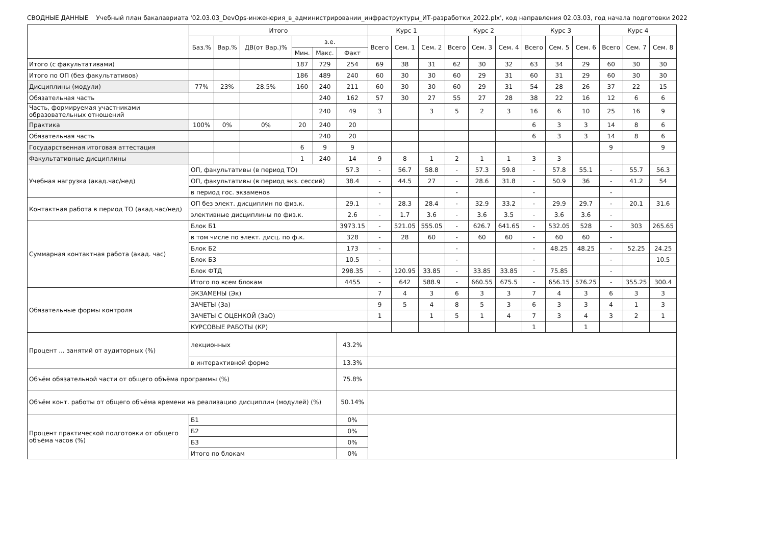СВОДНЫЕ ДАННЫЕ Учебный план бакалавриата '02.03.03_DevOps-инженерия_в_администрировании_инфраструктуры_ИТ-разработки_2022.plx', код направления 02.03.03, год начала подготовки 2022
| | Итого | | | | | | Курс 1 | | | Курс 2 | | | Курс 3 | | | Курс 4 | | |
| --- | --- | --- | --- | --- | --- | --- | --- | --- | --- | --- | --- | --- | --- | --- | --- | --- | --- | --- |
| | Баз.% | Вар.% | ДВ(от Вар.)% | з.е. | | | Всего | Сем. 1 | Сем. 2 | Всего | Сем. 3 | Сем. 4 | Всего | Сем. 5 | Сем. 6 | Всего | Сем. 7 | Сем. 8 |
| | | | | Мин. | Макс. | Факт | | | | | | | | | | | | |
| Итого (с факультативами) | | | | 187 | 729 | 254 | 69 | 38 | 31 | 62 | 30 | 32 | 63 | 34 | 29 | 60 | 30 | 30 |
| Итого по ОП (без факультативов) | | | | 186 | 489 | 240 | 60 | 30 | 30 | 60 | 29 | 31 | 60 | 31 | 29 | 60 | 30 | 30 |
| Дисциплины (модули) | 77% | 23% | 28.5% | 160 | 240 | 211 | 60 | 30 | 30 | 60 | 29 | 31 | 54 | 28 | 26 | 37 | 22 | 15 |
| Обязательная часть | | | | | 240 | 162 | 57 | 30 | 27 | 55 | 27 | 28 | 38 | 22 | 16 | 12 | 6 | 6 |
| Часть, формируемая участниками образовательных отношений | | | | | 240 | 49 | 3 | | 3 | 5 | 2 | 3 | 16 | 6 | 10 | 25 | 16 | 9 |
| Практика | 100% | 0% | 0% | 20 | 240 | 20 | | | | | | | 6 | 3 | 3 | 14 | 8 | 6 |
| Обязательная часть | | | | | 240 | 20 | | | | | | | 6 | 3 | 3 | 14 | 8 | 6 |
| Государственная итоговая аттестация | | | | 6 | 9 | 9 | | | | | | | | | | 9 | | 9 |
| Факультативные дисциплины | | | | 1 | 240 | 14 | 9 | 8 | 1 | 2 | 1 | 1 | 3 | 3 | | | | |
| Учебная нагрузка (акад.час/нед) | ОП, факультативы (в период ТО) | | | | | 57.3 | - | 56.7 | 58.8 | - | 57.3 | 59.8 | - | 57.8 | 55.1 | - | 55.7 | 56.3 |
| | ОП, факультативы (в период экз. сессий) | | | | | 38.4 | - | 44.5 | 27 | - | 28.6 | 31.8 | - | 50.9 | 36 | - | 41.2 | 54 |
| | в период гос. экзаменов | | | | | | - | | | - | | | - | | | - | | |
| Контактная работа в период ТО (акад.час/нед) | ОП без элект. дисциплин по физ.к. | | | | | 29.1 | - | 28.3 | 28.4 | - | 32.9 | 33.2 | - | 29.9 | 29.7 | - | 20.1 | 31.6 |
| | элективные дисциплины по физ.к. | | | | | 2.6 | - | 1.7 | 3.6 | - | 3.6 | 3.5 | - | 3.6 | 3.6 | - | | |
| Суммарная контактная работа (акад. час) | Блок Б1 | | | | | 3973.15 | - | 521.05 | 555.05 | - | 626.7 | 641.65 | - | 532.05 | 528 | - | 303 | 265.65 |
| | в том числе по элект. дисц. по ф.к. | | | | | 328 | - | 28 | 60 | - | 60 | 60 | - | 60 | 60 | - | | |
| | Блок Б2 | | | | | 173 | - | | | - | | | - | 48.25 | 48.25 | - | 52.25 | 24.25 |
| | Блок Б3 | | | | | 10.5 | - | | | - | | | - | | | - | | 10.5 |
| | Блок ФТД | | | | | 298.35 | - | 120.95 | 33.85 | - | 33.85 | 33.85 | - | 75.85 | | - | | |
| | Итого по всем блокам | | | | | 4455 | - | 642 | 588.9 | - | 660.55 | 675.5 | - | 656.15 | 576.25 | - | 355.25 | 300.4 |
| Обязательные формы контроля | ЭКЗАМЕНЫ (Эк) | | | | | | 7 | 4 | 3 | 6 | 3 | 3 | 7 | 4 | 3 | 6 | 3 | 3 |
| | ЗАЧЕТЫ (За) | | | | | | 9 | 5 | 4 | 8 | 5 | 3 | 6 | 3 | 3 | 4 | 1 | 3 |
| | ЗАЧЕТЫ С ОЦЕНКОЙ (ЗаО) | | | | | | 1 | | 1 | 5 | 1 | 4 | 7 | 3 | 4 | 3 | 2 | 1 |
| | КУРСОВЫЕ РАБОТЫ (КР) | | | | | | | | | | | | 1 | | 1 | | | |
| Процент ... занятий от аудиторных (%) | лекционных | | | | | 43.2% | | | | | | | | | | | | |
| | в интерактивной форме | | | | | 13.3% | | | | | | | | | | | | |
| Объём обязательной части от общего объёма программы (%) | | | | | | 75.8% | | | | | | | | | | | | |
| Объём конт. работы от общего объёма времени на реализацию дисциплин (модулей) (%) | | | | | | 50.14% | | | | | | | | | | | | |
| Процент практической подготовки от общего объёма часов (%) | Б1 | | | | | 0% | | | | | | | | | | | | |
| | Б2 | | | | | 0% | | | | | | | | | | | | |
| | Б3 | | | | | 0% | | | | | | | | | | | | |
| | Итого по блокам | | | | | 0% | | | | | | | | | | | | |